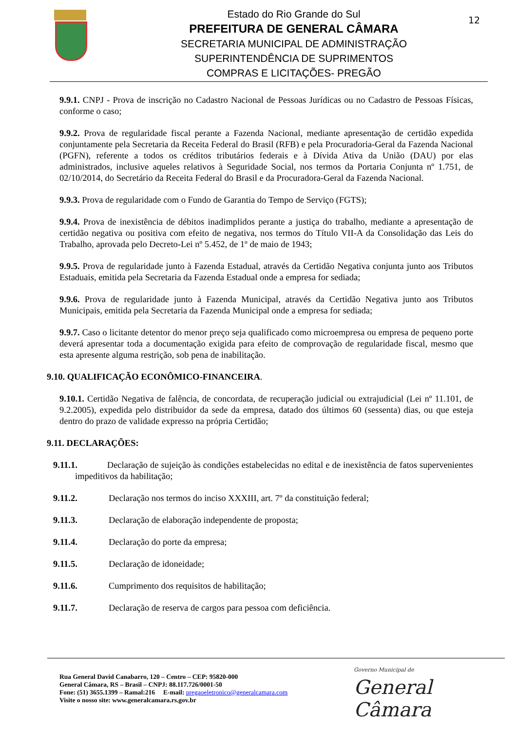Estado do Rio Grande do Sul
PREFEITURA DE GENERAL CÂMARA
SECRETARIA MUNICIPAL DE ADMINISTRAÇÃO
SUPERINTENDÊNCIA DE SUPRIMENTOS
COMPRAS E LICITAÇÕES- PREGÃO
12
9.9.1. CNPJ - Prova de inscrição no Cadastro Nacional de Pessoas Jurídicas ou no Cadastro de Pessoas Físicas, conforme o caso;
9.9.2. Prova de regularidade fiscal perante a Fazenda Nacional, mediante apresentação de certidão expedida conjuntamente pela Secretaria da Receita Federal do Brasil (RFB) e pela Procuradoria-Geral da Fazenda Nacional (PGFN), referente a todos os créditos tributários federais e à Dívida Ativa da União (DAU) por elas administrados, inclusive aqueles relativos à Seguridade Social, nos termos da Portaria Conjunta nº 1.751, de 02/10/2014, do Secretário da Receita Federal do Brasil e da Procuradora-Geral da Fazenda Nacional.
9.9.3. Prova de regularidade com o Fundo de Garantia do Tempo de Serviço (FGTS);
9.9.4. Prova de inexistência de débitos inadimplidos perante a justiça do trabalho, mediante a apresentação de certidão negativa ou positiva com efeito de negativa, nos termos do Título VII-A da Consolidação das Leis do Trabalho, aprovada pelo Decreto-Lei nº 5.452, de 1º de maio de 1943;
9.9.5. Prova de regularidade junto à Fazenda Estadual, através da Certidão Negativa conjunta junto aos Tributos Estaduais, emitida pela Secretaria da Fazenda Estadual onde a empresa for sediada;
9.9.6. Prova de regularidade junto à Fazenda Municipal, através da Certidão Negativa junto aos Tributos Municipais, emitida pela Secretaria da Fazenda Municipal onde a empresa for sediada;
9.9.7. Caso o licitante detentor do menor preço seja qualificado como microempresa ou empresa de pequeno porte deverá apresentar toda a documentação exigida para efeito de comprovação de regularidade fiscal, mesmo que esta apresente alguma restrição, sob pena de inabilitação.
9.10. QUALIFICAÇÃO ECONÔMICO-FINANCEIRA.
9.10.1. Certidão Negativa de falência, de concordata, de recuperação judicial ou extrajudicial (Lei nº 11.101, de 9.2.2005), expedida pelo distribuidor da sede da empresa, datado dos últimos 60 (sessenta) dias, ou que esteja dentro do prazo de validade expresso na própria Certidão;
9.11. DECLARAÇÕES:
9.11.1. Declaração de sujeição às condições estabelecidas no edital e de inexistência de fatos supervenientes impeditivos da habilitação;
9.11.2. Declaração nos termos do inciso XXXIII, art. 7º da constituição federal;
9.11.3. Declaração de elaboração independente de proposta;
9.11.4. Declaração do porte da empresa;
9.11.5. Declaração de idoneidade;
9.11.6. Cumprimento dos requisitos de habilitação;
9.11.7. Declaração de reserva de cargos para pessoa com deficiência.
Rua General David Canabarro, 120 – Centro – CEP: 95820-000
General Câmara, RS – Brasil – CNPJ: 88.117.726/0001-50
Fone: (51) 3655.1399 – Ramal:216 E-mail: pregaoeletronico@generalcamara.com
Visite o nosso site: www.generalcamara.rs.gov.br
Governo Municipal de
General Câmara